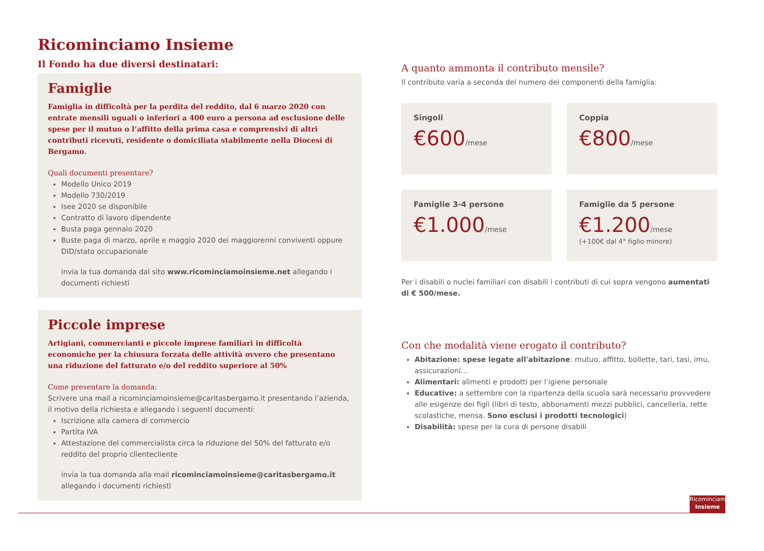Ricominciamo Insieme
Il Fondo ha due diversi destinatari:
Famiglie
Famiglia in difficoltà per la perdita del reddito, dal 6 marzo 2020 con entrate mensili uguali o inferiori a 400 euro a persona ad esclusione delle spese per il mutuo o l’affitto della prima casa e comprensivi di altri contributi ricevuti, residente o domiciliata stabilmente nella Diocesi di Bergamo.
Quali documenti presentare?
Modello Unico 2019
Modello 730/2019
Isee 2020 se disponibile
Contratto di lavoro dipendente
Busta paga gennaio 2020
Buste paga di marzo, aprile e maggio 2020 dei maggiorenni conviventi oppure DID/stato occupazionale
invia la tua domanda dal sito www.ricominciamoinsieme.net allegando i documenti richiesti
Piccole imprese
Artigiani, commercianti e piccole imprese familiari in difficoltà economiche per la chiusura forzata delle attività ovvero che presentano una riduzione del fatturato e/o del reddito superiore al 50%
Come presentare la domanda:
Scrivere una mail a ricominciamoinsieme@caritasbergamo.it presentando l’azienda, il motivo della richiesta e allegando i seguenti documenti:
Iscrizione alla camera di commercio
Partita IVA
Attestazione del commercialista circa la riduzione del 50% del fatturato e/o reddito del proprio clientecliente
invia la tua domanda alla mail ricominciamoinsieme@caritasbergamo.it allegando i documenti richiesti
A quanto ammonta il contributo mensile?
Il contributo varia a seconda del numero dei componenti della famiglia:
Singoli
€600/mese
Coppia
€800/mese
Famiglie 3-4 persone
€1.000/mese
Famiglie da 5 persone
€1.200/mese
(+100€ dal 4° figlio minore)
Per i disabili o nuclei familiari con disabili i contributi di cui sopra vengono aumentati di € 500/mese.
Con che modalità viene erogato il contributo?
Abitazione: spese legate all'abitazione: mutuo, affitto, bollette, tari, tasi, imu, assicurazioni...
Alimentari: alimenti e prodotti per l’igiene personale
Educative: a settembre con la ripartenza della scuola sarà necessario provvedere alle esigenze dei figli (libri di testo, abbonamenti mezzi pubblici, cancelleria, rette scolastiche, mensa. Sono esclusi i prodotti tecnologici)
Disabilità: spese per la cura di persone disabili
Ricominciamo
Insieme